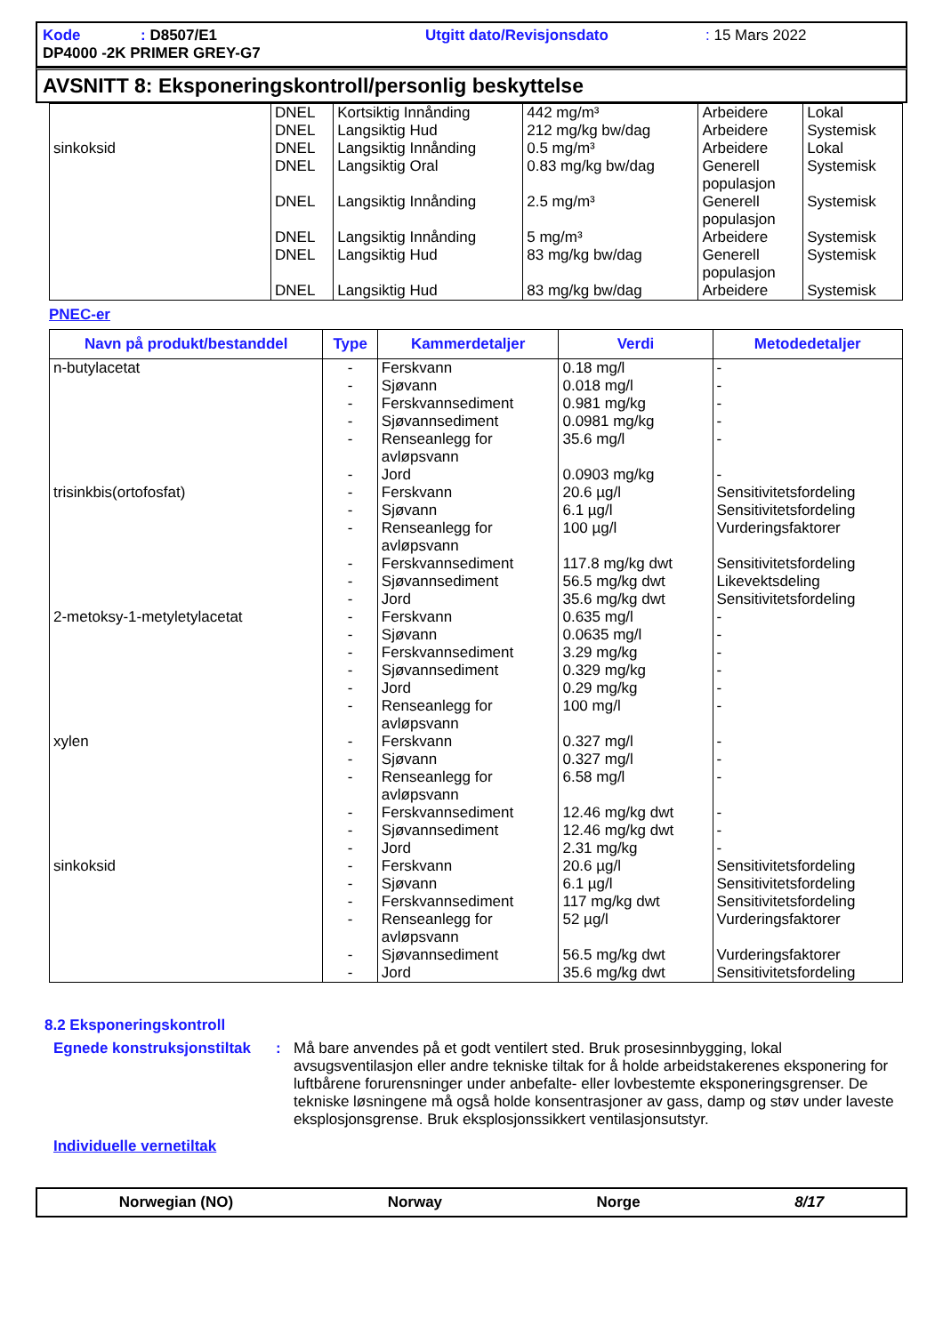Kode: D8507/E1 Utgitt dato/Revisjonsdato: 15 Mars 2022
DP4000 -2K PRIMER GREY-G7
AVSNITT 8: Eksponeringskontroll/personlig beskyttelse
| sinkoksid | DNEL DNEL DNEL DNEL DNEL DNEL DNEL DNEL | Kortsiktig Innånding Langsiktig Hud Langsiktig Innånding Langsiktig Oral Langsiktig Innånding Langsiktig Innånding Langsiktig Hud Langsiktig Hud | 442 mg/m³ 212 mg/kg bw/dag 0.5 mg/m³ 0.83 mg/kg bw/dag 2.5 mg/m³ 5 mg/m³ 83 mg/kg bw/dag 83 mg/kg bw/dag | Arbeidere Arbeidere Arbeidere Generell populasjon Generell populasjon Arbeidere Generell populasjon Arbeidere | Lokal Systemisk Lokal Systemisk Systemisk Systemisk Systemisk Systemisk |
PNEC-er
| Navn på produkt/bestanddel | Type | Kammerdetaljer | Verdi | Metodedetaljer |
| --- | --- | --- | --- | --- |
| n-butylacetat trisinkbis(ortofosfat) 2-metoksy-1-metyletylacetat xylen sinkoksid | - - - - - - - - - - - - - - - - - - - - - - - - - - - - - - | Ferskvann Sjøvann Ferskvannsediment Sjøvannsediment Renseanlegg for avløpsvann Jord Ferskvann Sjøvann Renseanlegg for avløpsvann Ferskvannsediment Sjøvannsediment Jord Ferskvann Sjøvann Ferskvannsediment Sjøvannsediment Jord Renseanlegg for avløpsvann Ferskvann Sjøvann Renseanlegg for avløpsvann Ferskvannsediment Sjøvannsediment Jord Ferskvann Sjøvann Ferskvannsediment Renseanlegg for avløpsvann Sjøvannsediment Jord | 0.18 mg/l 0.018 mg/l 0.981 mg/kg 0.0981 mg/kg 35.6 mg/l 0.0903 mg/kg 20.6 µg/l 6.1 µg/l 100 µg/l 117.8 mg/kg dwt 56.5 mg/kg dwt 35.6 mg/kg dwt 0.635 mg/l 0.0635 mg/l 3.29 mg/kg 0.329 mg/kg 0.29 mg/kg 100 mg/l 0.327 mg/l 0.327 mg/l 6.58 mg/l 12.46 mg/kg dwt 12.46 mg/kg dwt 2.31 mg/kg 20.6 µg/l 6.1 µg/l 117 mg/kg dwt 52 µg/l 56.5 mg/kg dwt 35.6 mg/kg dwt | - - - - - - Sensitivitetsfordeling Sensitivitetsfordeling Vurderingsfaktorer Sensitivitetsfordeling Likevektsdeling Sensitivitetsfordeling - - - - - - - - - - - - Sensitivitetsfordeling Sensitivitetsfordeling Sensitivitetsfordeling Vurderingsfaktorer Vurderingsfaktorer Sensitivitetsfordeling |
8.2 Eksponeringskontroll
Egnede konstruksjonstiltak
:
Må bare anvendes på et godt ventilert sted. Bruk prosesinnbygging, lokal avsugsventilasjon eller andre tekniske tiltak for å holde arbeidstakerenes eksponering for luftbårene forurensninger under anbefalte- eller lovbestemte eksponeringsgrenser. De tekniske løsningene må også holde konsentrasjoner av gass, damp og støv under laveste eksplosjonsgrense. Bruk eksplosjonssikkert ventilasjonsutstyr.
Individuelle vernetiltak
Norwegian (NO) Norway Norge 8/17